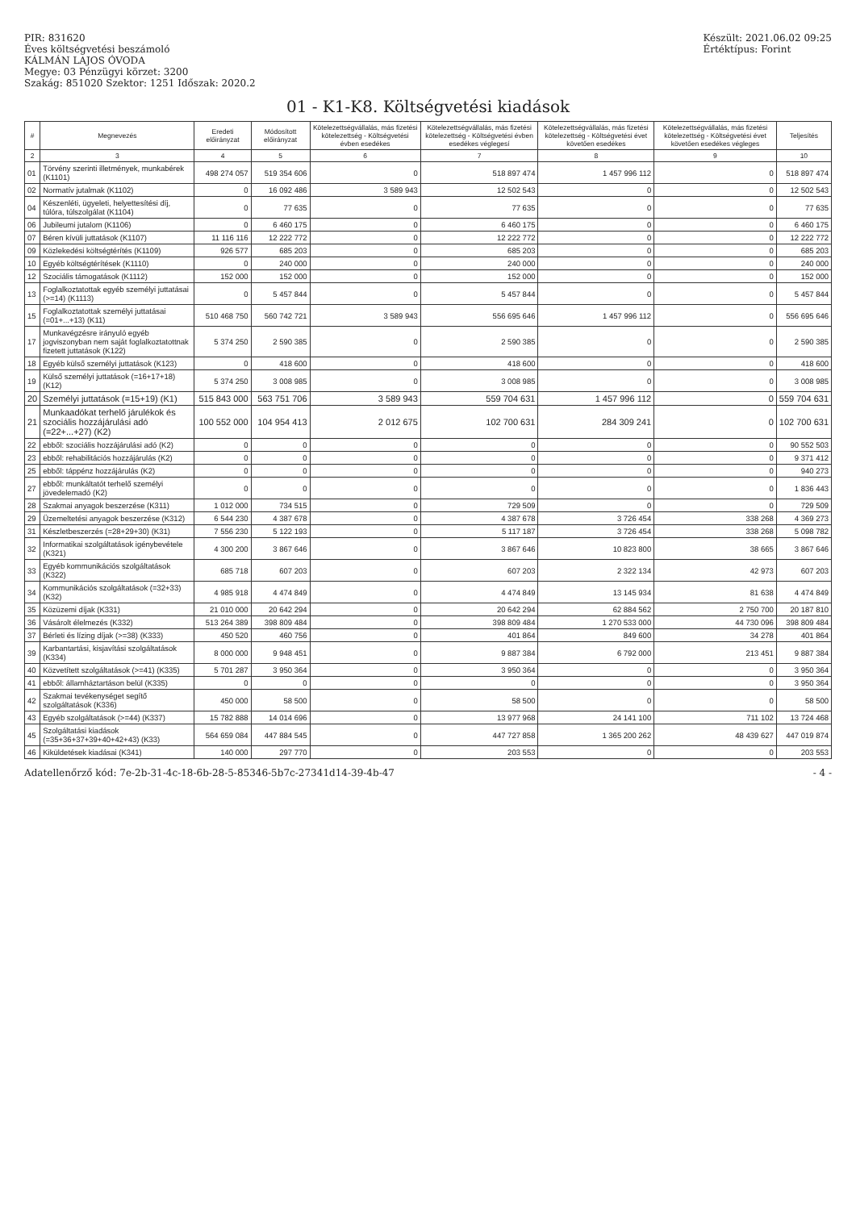PIR: 831620
Éves költségvetési beszámoló
KÁLMÁN LAJOS ÓVODA
Megye: 03 Pénzügyi körzet: 3200
Szakág: 851020 Szektor: 1251 Időszak: 2020.2
Készült: 2021.06.02 09:25
Értéktípus: Forint
01 - K1-K8. Költségvetési kiadások
| # | Megnevezés | Eredeti előirányzat | Módosított előirányzat | Kötelezettségvállalás, más fizetési kötelezettség - Költségvetési évben esedékes | Kötelezettségvállalás, más fizetési kötelezettség - Költségvetési évben esedékes véglegesí | Kötelezettségvállalás, más fizetési kötelezettség - Költségvetési évet követően esedékes | Kötelezettségvállalás, más fizetési kötelezettség - Költségvetési évet követően esedékes végleges | Teljesítés |
| --- | --- | --- | --- | --- | --- | --- | --- | --- |
| 2 | 3 | 4 | 5 | 6 | 7 | 8 | 9 | 10 |
| 01 | Törvény szerinti illetmények, munkabérek (K1101) | 498 274 057 | 519 354 606 | 0 | 518 897 474 | 1 457 996 112 | 0 | 518 897 474 |
| 02 | Normatív jutalmak (K1102) | 0 | 16 092 486 | 3 589 943 | 12 502 543 | 0 | 0 | 12 502 543 |
| 04 | Készenléti, ügyeleti, helyettesítési díj, túlóra, túlszolgálat (K1104) | 0 | 77 635 | 0 | 77 635 | 0 | 0 | 77 635 |
| 06 | Jubileumi jutalom (K1106) | 0 | 6 460 175 | 0 | 6 460 175 | 0 | 0 | 6 460 175 |
| 07 | Béren kívüli juttatások (K1107) | 11 116 116 | 12 222 772 | 0 | 12 222 772 | 0 | 0 | 12 222 772 |
| 09 | Közlekedési költségtérítés (K1109) | 926 577 | 685 203 | 0 | 685 203 | 0 | 0 | 685 203 |
| 10 | Egyéb költségtérítések (K1110) | 0 | 240 000 | 0 | 240 000 | 0 | 0 | 240 000 |
| 12 | Szociális támogatások (K1112) | 152 000 | 152 000 | 0 | 152 000 | 0 | 0 | 152 000 |
| 13 | Foglalkoztatottak egyéb személyi juttatásai (>=14) (K1113) | 0 | 5 457 844 | 0 | 5 457 844 | 0 | 0 | 5 457 844 |
| 15 | Foglalkoztatottak személyi juttatásai (=01+...+13) (K11) | 510 468 750 | 560 742 721 | 3 589 943 | 556 695 646 | 1 457 996 112 | 0 | 556 695 646 |
| 17 | Munkavégzésre irányuló egyéb jogviszonyban nem saját foglalkoztatottnak fizetett juttatások (K122) | 5 374 250 | 2 590 385 | 0 | 2 590 385 | 0 | 0 | 2 590 385 |
| 18 | Egyéb külső személyi juttatások (K123) | 0 | 418 600 | 0 | 418 600 | 0 | 0 | 418 600 |
| 19 | Külső személyi juttatások (=16+17+18) (K12) | 5 374 250 | 3 008 985 | 0 | 3 008 985 | 0 | 0 | 3 008 985 |
| 20 | Személyi juttatások (=15+19) (K1) | 515 843 000 | 563 751 706 | 3 589 943 | 559 704 631 | 1 457 996 112 | 0 | 559 704 631 |
| 21 | Munkaadókat terhelő járulékok és szociális hozzájárulási adó (=22+...+27) (K2) | 100 552 000 | 104 954 413 | 2 012 675 | 102 700 631 | 284 309 241 | 0 | 102 700 631 |
| 22 | ebből: szociális hozzájárulási adó (K2) | 0 | 0 | 0 | 0 | 0 | 0 | 90 552 503 |
| 23 | ebből: rehabilitációs hozzájárulás (K2) | 0 | 0 | 0 | 0 | 0 | 0 | 9 371 412 |
| 25 | ebből: táppénz hozzájárulás (K2) | 0 | 0 | 0 | 0 | 0 | 0 | 940 273 |
| 27 | ebből: munkáltatót terhelő személyi jövedelemadó (K2) | 0 | 0 | 0 | 0 | 0 | 0 | 1 836 443 |
| 28 | Szakmai anyagok beszerzése (K311) | 1 012 000 | 734 515 | 0 | 729 509 | 0 | 0 | 729 509 |
| 29 | Üzemeltetési anyagok beszerzése (K312) | 6 544 230 | 4 387 678 | 0 | 4 387 678 | 3 726 454 | 338 268 | 4 369 273 |
| 31 | Készletbeszerzés (=28+29+30) (K31) | 7 556 230 | 5 122 193 | 0 | 5 117 187 | 3 726 454 | 338 268 | 5 098 782 |
| 32 | Informatikai szolgáltatások igénybevétele (K321) | 4 300 200 | 3 867 646 | 0 | 3 867 646 | 10 823 800 | 38 665 | 3 867 646 |
| 33 | Egyéb kommunikációs szolgáltatások (K322) | 685 718 | 607 203 | 0 | 607 203 | 2 322 134 | 42 973 | 607 203 |
| 34 | Kommunikációs szolgáltatások (=32+33) (K32) | 4 985 918 | 4 474 849 | 0 | 4 474 849 | 13 145 934 | 81 638 | 4 474 849 |
| 35 | Közüzemi díjak (K331) | 21 010 000 | 20 642 294 | 0 | 20 642 294 | 62 884 562 | 2 750 700 | 20 187 810 |
| 36 | Vásárolt élelmezés (K332) | 513 264 389 | 398 809 484 | 0 | 398 809 484 | 1 270 533 000 | 44 730 096 | 398 809 484 |
| 37 | Bérleti és lízing díjak (>=38) (K333) | 450 520 | 460 756 | 0 | 401 864 | 849 600 | 34 278 | 401 864 |
| 39 | Karbantartási, kisjavítási szolgáltatások (K334) | 8 000 000 | 9 948 451 | 0 | 9 887 384 | 6 792 000 | 213 451 | 9 887 384 |
| 40 | Közvetített szolgáltatások (>=41) (K335) | 5 701 287 | 3 950 364 | 0 | 3 950 364 | 0 | 0 | 3 950 364 |
| 41 | ebből: államháztartáson belül (K335) | 0 | 0 | 0 | 0 | 0 | 0 | 3 950 364 |
| 42 | Szakmai tevékenységet segítő szolgáltatások (K336) | 450 000 | 58 500 | 0 | 58 500 | 0 | 0 | 58 500 |
| 43 | Egyéb szolgáltatások (>=44) (K337) | 15 782 888 | 14 014 696 | 0 | 13 977 968 | 24 141 100 | 711 102 | 13 724 468 |
| 45 | Szolgáltatási kiadások (=35+36+37+39+40+42+43) (K33) | 564 659 084 | 447 884 545 | 0 | 447 727 858 | 1 365 200 262 | 48 439 627 | 447 019 874 |
| 46 | Kiküldetések kiadásai (K341) | 140 000 | 297 770 | 0 | 203 553 | 0 | 0 | 203 553 |
Adatellenőrző kód: 7e-2b-31-4c-18-6b-28-5-85346-5b7c-27341d14-39-4b-47
- 4 -